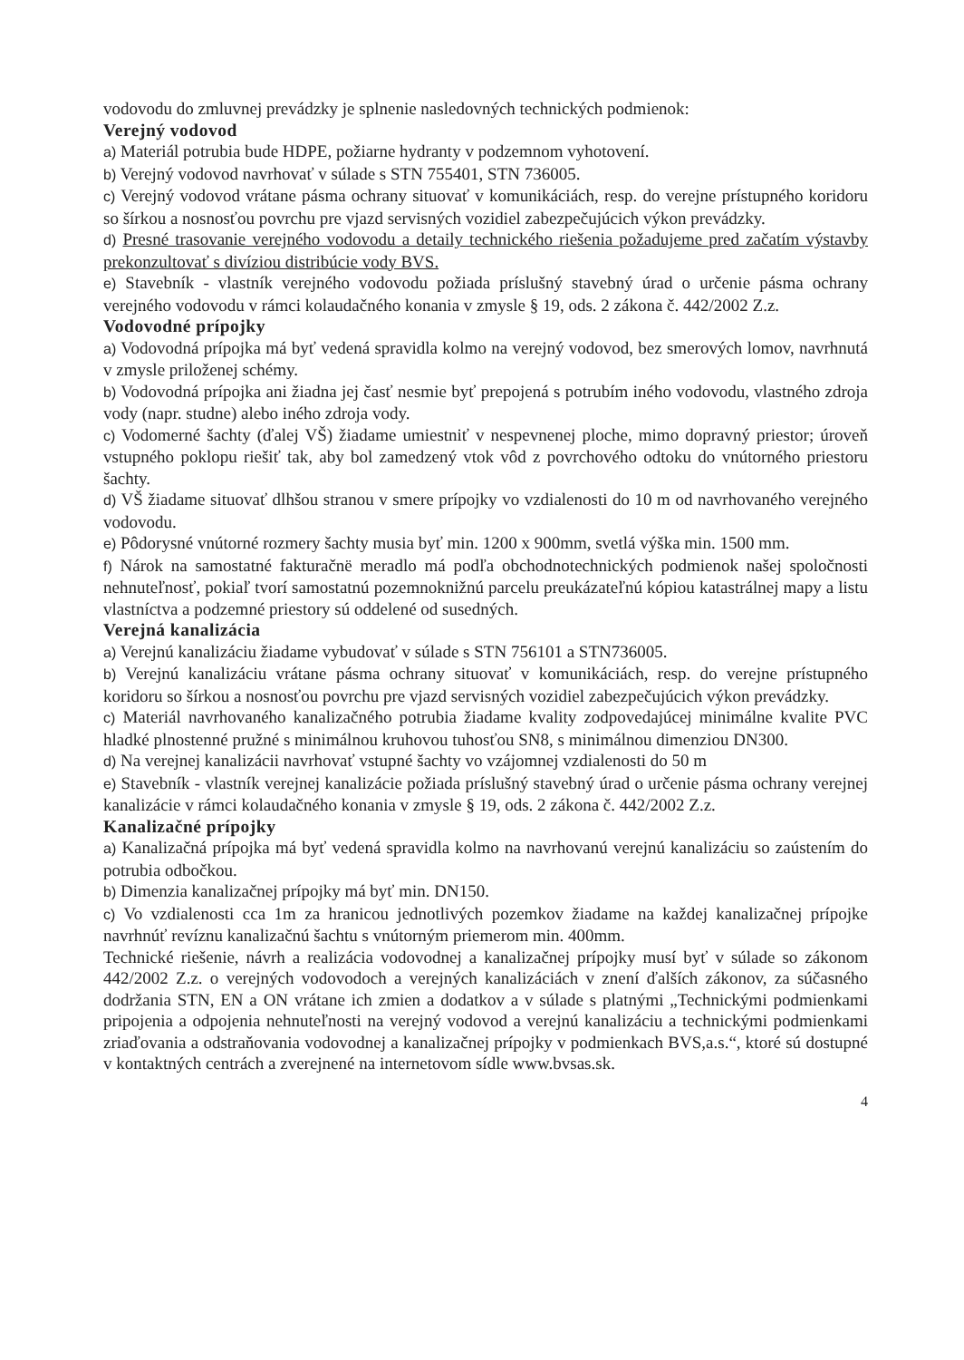vodovodu do zmluvnej prevádzky je splnenie nasledovných technických podmienok:
Verejný vodovod
a) Materiál potrubia bude HDPE, požiarne hydranty v podzemnom vyhotovení.
b) Verejný vodovod navrhovať v súlade s STN 755401, STN 736005.
c) Verejný vodovod vrátane pásma ochrany situovať v komunikáciách, resp. do verejne prístupného koridoru so šírkou a nosnosťou povrchu pre vjazd servisných vozidiel zabezpečujúcich výkon prevádzky.
d) Presné trasovanie verejného vodovodu a detaily technického riešenia požadujeme pred začatím výstavby prekonzultovať s divíziou distribúcie vody BVS.
e) Stavebník - vlastník verejného vodovodu požiada príslušný stavebný úrad o určenie pásma ochrany verejného vodovodu v rámci kolaudačného konania v zmysle § 19, ods. 2 zákona č. 442/2002 Z.z.
Vodovodné prípojky
a) Vodovodná prípojka má byť vedená spravidla kolmo na verejný vodovod, bez smerových lomov, navrhnutá v zmysle priloženej schémy.
b) Vodovodná prípojka ani žiadna jej časť nesmie byť prepojená s potrubím iného vodovodu, vlastného zdroja vody (napr. studne) alebo iného zdroja vody.
c) Vodomerné šachty (ďalej VŠ) žiadame umiestniť v nespevnenej ploche, mimo dopravný priestor; úroveň vstupného poklopu riešiť tak, aby bol zamedzený vtok vôd z povrchového odtoku do vnútorného priestoru šachty.
d) VŠ žiadame situovať dlhšou stranou v smere prípojky vo vzdialenosti do 10 m od navrhovaného verejného vodovodu.
e) Pôdorysné vnútorné rozmery šachty musia byť min. 1200 x 900mm, svetlá výška min. 1500 mm.
f) Nárok na samostatné fakturačnë meradlo má podľa obchodnotechnických podmienok našej spoločnosti nehnuteľnosť, pokiaľ tvorí samostatnú pozemnoknižnú parcelu preukázateľnú kópiou katastrálnej mapy a listu vlastníctva a podzemné priestory sú oddelené od susedných.
Verejná kanalizácia
a) Verejnú kanalizáciu žiadame vybudovať v súlade s STN 756101 a STN736005.
b) Verejnú kanalizáciu vrátane pásma ochrany situovať v komunikáciách, resp. do verejne prístupného koridoru so šírkou a nosnosťou povrchu pre vjazd servisných vozidiel zabezpečujúcich výkon prevádzky.
c) Materiál navrhovaného kanalizačného potrubia žiadame kvality zodpovedajúcej minimálne kvalite PVC hladké plnostenné pružné s minimálnou kruhovou tuhosťou SN8, s minimálnou dimenziou DN300.
d) Na verejnej kanalizácii navrhovať vstupné šachty vo vzájomnej vzdialenosti do 50 m
e) Stavebník - vlastník verejnej kanalizácie požiada príslušný stavebný úrad o určenie pásma ochrany verejnej kanalizácie v rámci kolaudačného konania v zmysle § 19, ods. 2 zákona č. 442/2002 Z.z.
Kanalizačné prípojky
a) Kanalizačná prípojka má byť vedená spravidla kolmo na navrhovanú verejnú kanalizáciu so zaústením do potrubia odbočkou.
b) Dimenzia kanalizačnej prípojky má byť min. DN150.
c) Vo vzdialenosti cca 1m za hranicou jednotlivých pozemkov žiadame na každej kanalizačnej prípojke navrhnúť revíznu kanalizačnú šachtu s vnútorným priemerom min. 400mm.
Technické riešenie, návrh a realizácia vodovodnej a kanalizačnej prípojky musí byť v súlade so zákonom 442/2002 Z.z. o verejných vodovodoch a verejných kanalizáciách v znení ďalších zákonov, za súčasného dodržania STN, EN a ON vrátane ich zmien a dodatkov a v súlade s platnými „Technickými podmienkami pripojenia a odpojenia nehnuteľnosti na verejný vodovod a verejnú kanalizáciu a technickými podmienkami zriaďovania a odstraňovania vodovodnej a kanalizačnej prípojky v podmienkach BVS,a.s.“, ktoré sú dostupné v kontaktných centrách a zverejnené na internetovom sídle www.bvsas.sk.
4